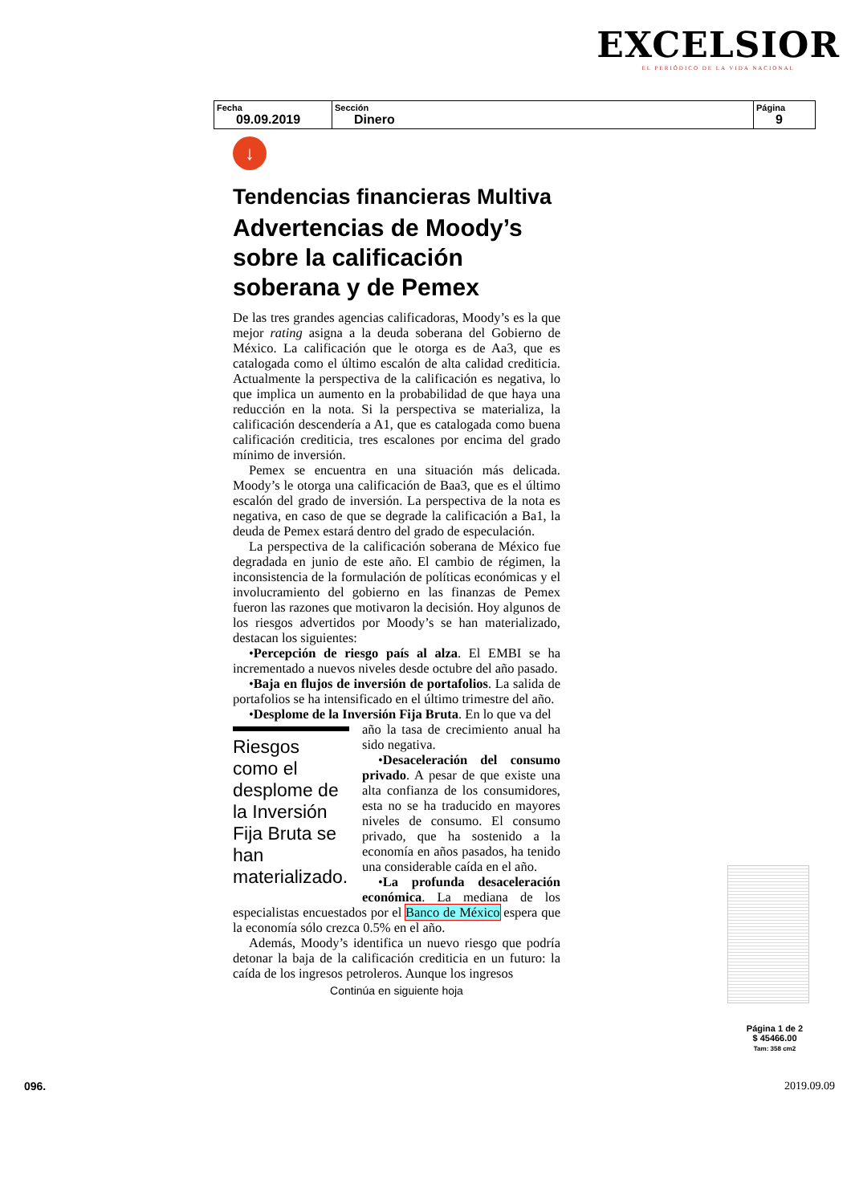EXCELSIOR
EL PERIÓDICO DE LA VIDA NACIONAL
| Fecha 09.09.2019 | Sección Dinero | Página 9 |
↓
Tendencias financieras Multiva
Advertencias de Moody’s sobre la calificación soberana y de Pemex
De las tres grandes agencias calificadoras, Moody’s es la que mejor rating asigna a la deuda soberana del Gobierno de México. La calificación que le otorga es de Aa3, que es catalogada como el último escalón de alta calidad crediticia. Actualmente la perspectiva de la calificación es negativa, lo que implica un aumento en la probabilidad de que haya una reducción en la nota. Si la perspectiva se materializa, la calificación descendería a A1, que es catalogada como buena calificación crediticia, tres escalones por encima del grado mínimo de inversión.
Pemex se encuentra en una situación más delicada. Moody’s le otorga una calificación de Baa3, que es el último escalón del grado de inversión. La perspectiva de la nota es negativa, en caso de que se degrade la calificación a Ba1, la deuda de Pemex estará dentro del grado de especulación.
La perspectiva de la calificación soberana de México fue degradada en junio de este año. El cambio de régimen, la inconsistencia de la formulación de políticas económicas y el involucramiento del gobierno en las finanzas de Pemex fueron las razones que motivaron la decisión. Hoy algunos de los riesgos advertidos por Moody’s se han materializado, destacan los siguientes:
•Percepción de riesgo país al alza. El EMBI se ha incrementado a nuevos niveles desde octubre del año pasado.
•Baja en flujos de inversión de portafolios. La salida de portafolios se ha intensificado en el último trimestre del año.
•Desplome de la Inversión Fija Bruta. En lo que va del
Riesgos como el desplome de la Inversión Fija Bruta se han materializado.
año la tasa de crecimiento anual ha sido negativa.
•Desaceleración del consumo privado. A pesar de que existe una alta confianza de los consumidores, esta no se ha traducido en mayores niveles de consumo. El consumo privado, que ha sostenido a la economía en años pasados, ha tenido una considerable caída en el año.
•La profunda desaceleración económica. La mediana de los especialistas encuestados por el Banco de México espera que la economía sólo crezca 0.5% en el año.
Además, Moody’s identifica un nuevo riesgo que podría detonar la baja de la calificación crediticia en un futuro: la caída de los ingresos petroleros. Aunque los ingresos
Continúa en siguiente hoja
Página 1 de 2
$ 45466.00
Tam: 358 cm2
096. 2019.09.09